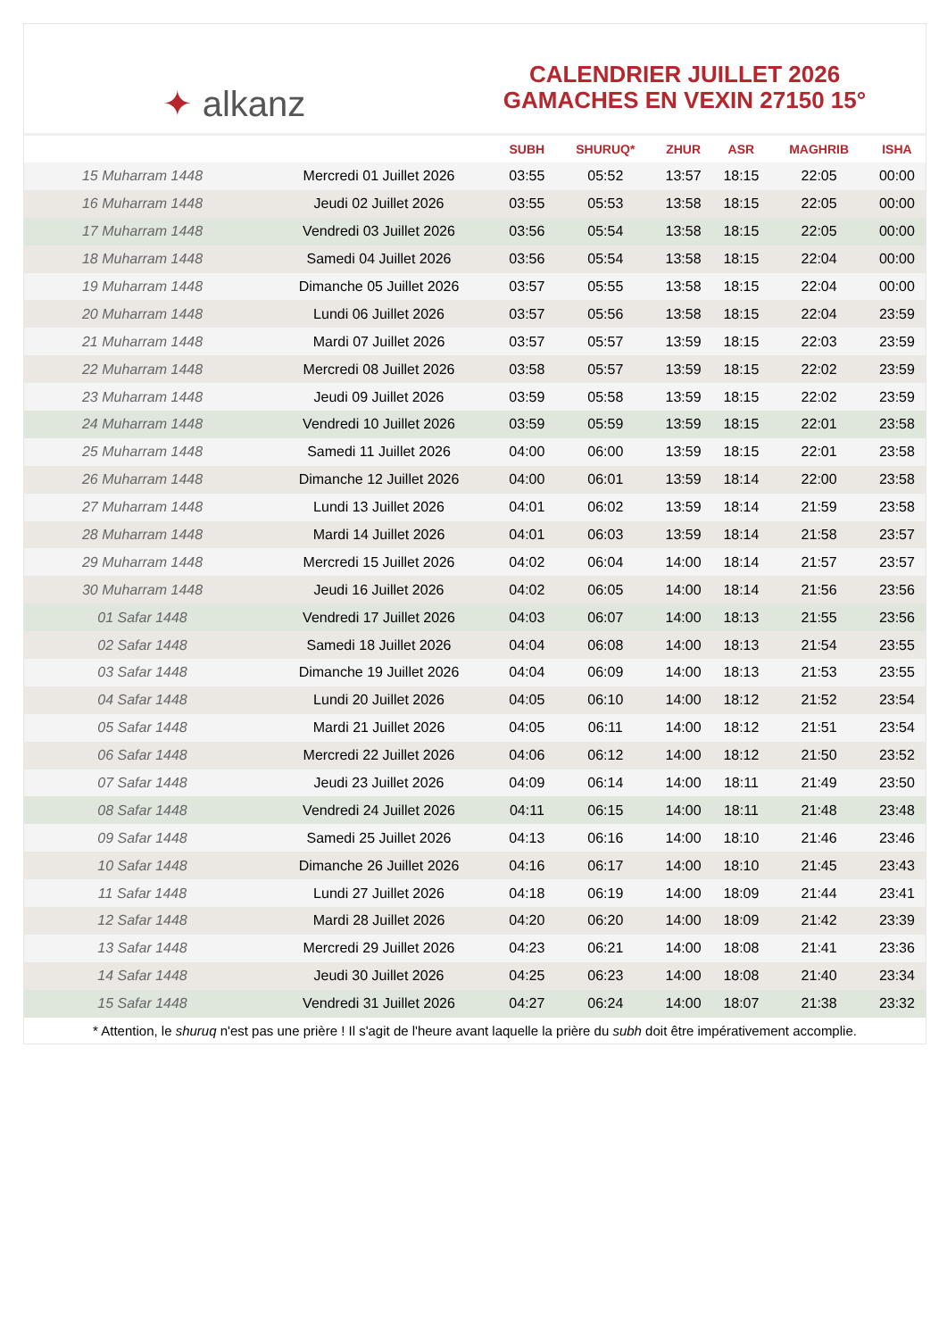✦ alkanz
CALENDRIER JUILLET 2026
GAMACHES EN VEXIN 27150 15°
| | | SUBH | SHURUQ* | ZHUR | ASR | MAGHRIB | ISHA |
| --- | --- | --- | --- | --- | --- | --- | --- |
| 15 Muharram 1448 | Mercredi 01 Juillet 2026 | 03:55 | 05:52 | 13:57 | 18:15 | 22:05 | 00:00 |
| 16 Muharram 1448 | Jeudi 02 Juillet 2026 | 03:55 | 05:53 | 13:58 | 18:15 | 22:05 | 00:00 |
| 17 Muharram 1448 | Vendredi 03 Juillet 2026 | 03:56 | 05:54 | 13:58 | 18:15 | 22:05 | 00:00 |
| 18 Muharram 1448 | Samedi 04 Juillet 2026 | 03:56 | 05:54 | 13:58 | 18:15 | 22:04 | 00:00 |
| 19 Muharram 1448 | Dimanche 05 Juillet 2026 | 03:57 | 05:55 | 13:58 | 18:15 | 22:04 | 00:00 |
| 20 Muharram 1448 | Lundi 06 Juillet 2026 | 03:57 | 05:56 | 13:58 | 18:15 | 22:04 | 23:59 |
| 21 Muharram 1448 | Mardi 07 Juillet 2026 | 03:57 | 05:57 | 13:59 | 18:15 | 22:03 | 23:59 |
| 22 Muharram 1448 | Mercredi 08 Juillet 2026 | 03:58 | 05:57 | 13:59 | 18:15 | 22:02 | 23:59 |
| 23 Muharram 1448 | Jeudi 09 Juillet 2026 | 03:59 | 05:58 | 13:59 | 18:15 | 22:02 | 23:59 |
| 24 Muharram 1448 | Vendredi 10 Juillet 2026 | 03:59 | 05:59 | 13:59 | 18:15 | 22:01 | 23:58 |
| 25 Muharram 1448 | Samedi 11 Juillet 2026 | 04:00 | 06:00 | 13:59 | 18:15 | 22:01 | 23:58 |
| 26 Muharram 1448 | Dimanche 12 Juillet 2026 | 04:00 | 06:01 | 13:59 | 18:14 | 22:00 | 23:58 |
| 27 Muharram 1448 | Lundi 13 Juillet 2026 | 04:01 | 06:02 | 13:59 | 18:14 | 21:59 | 23:58 |
| 28 Muharram 1448 | Mardi 14 Juillet 2026 | 04:01 | 06:03 | 13:59 | 18:14 | 21:58 | 23:57 |
| 29 Muharram 1448 | Mercredi 15 Juillet 2026 | 04:02 | 06:04 | 14:00 | 18:14 | 21:57 | 23:57 |
| 30 Muharram 1448 | Jeudi 16 Juillet 2026 | 04:02 | 06:05 | 14:00 | 18:14 | 21:56 | 23:56 |
| 01 Safar 1448 | Vendredi 17 Juillet 2026 | 04:03 | 06:07 | 14:00 | 18:13 | 21:55 | 23:56 |
| 02 Safar 1448 | Samedi 18 Juillet 2026 | 04:04 | 06:08 | 14:00 | 18:13 | 21:54 | 23:55 |
| 03 Safar 1448 | Dimanche 19 Juillet 2026 | 04:04 | 06:09 | 14:00 | 18:13 | 21:53 | 23:55 |
| 04 Safar 1448 | Lundi 20 Juillet 2026 | 04:05 | 06:10 | 14:00 | 18:12 | 21:52 | 23:54 |
| 05 Safar 1448 | Mardi 21 Juillet 2026 | 04:05 | 06:11 | 14:00 | 18:12 | 21:51 | 23:54 |
| 06 Safar 1448 | Mercredi 22 Juillet 2026 | 04:06 | 06:12 | 14:00 | 18:12 | 21:50 | 23:52 |
| 07 Safar 1448 | Jeudi 23 Juillet 2026 | 04:09 | 06:14 | 14:00 | 18:11 | 21:49 | 23:50 |
| 08 Safar 1448 | Vendredi 24 Juillet 2026 | 04:11 | 06:15 | 14:00 | 18:11 | 21:48 | 23:48 |
| 09 Safar 1448 | Samedi 25 Juillet 2026 | 04:13 | 06:16 | 14:00 | 18:10 | 21:46 | 23:46 |
| 10 Safar 1448 | Dimanche 26 Juillet 2026 | 04:16 | 06:17 | 14:00 | 18:10 | 21:45 | 23:43 |
| 11 Safar 1448 | Lundi 27 Juillet 2026 | 04:18 | 06:19 | 14:00 | 18:09 | 21:44 | 23:41 |
| 12 Safar 1448 | Mardi 28 Juillet 2026 | 04:20 | 06:20 | 14:00 | 18:09 | 21:42 | 23:39 |
| 13 Safar 1448 | Mercredi 29 Juillet 2026 | 04:23 | 06:21 | 14:00 | 18:08 | 21:41 | 23:36 |
| 14 Safar 1448 | Jeudi 30 Juillet 2026 | 04:25 | 06:23 | 14:00 | 18:08 | 21:40 | 23:34 |
| 15 Safar 1448 | Vendredi 31 Juillet 2026 | 04:27 | 06:24 | 14:00 | 18:07 | 21:38 | 23:32 |
* Attention, le shuruq n'est pas une prière ! Il s'agit de l'heure avant laquelle la prière du subh doit être impérativement accomplie.